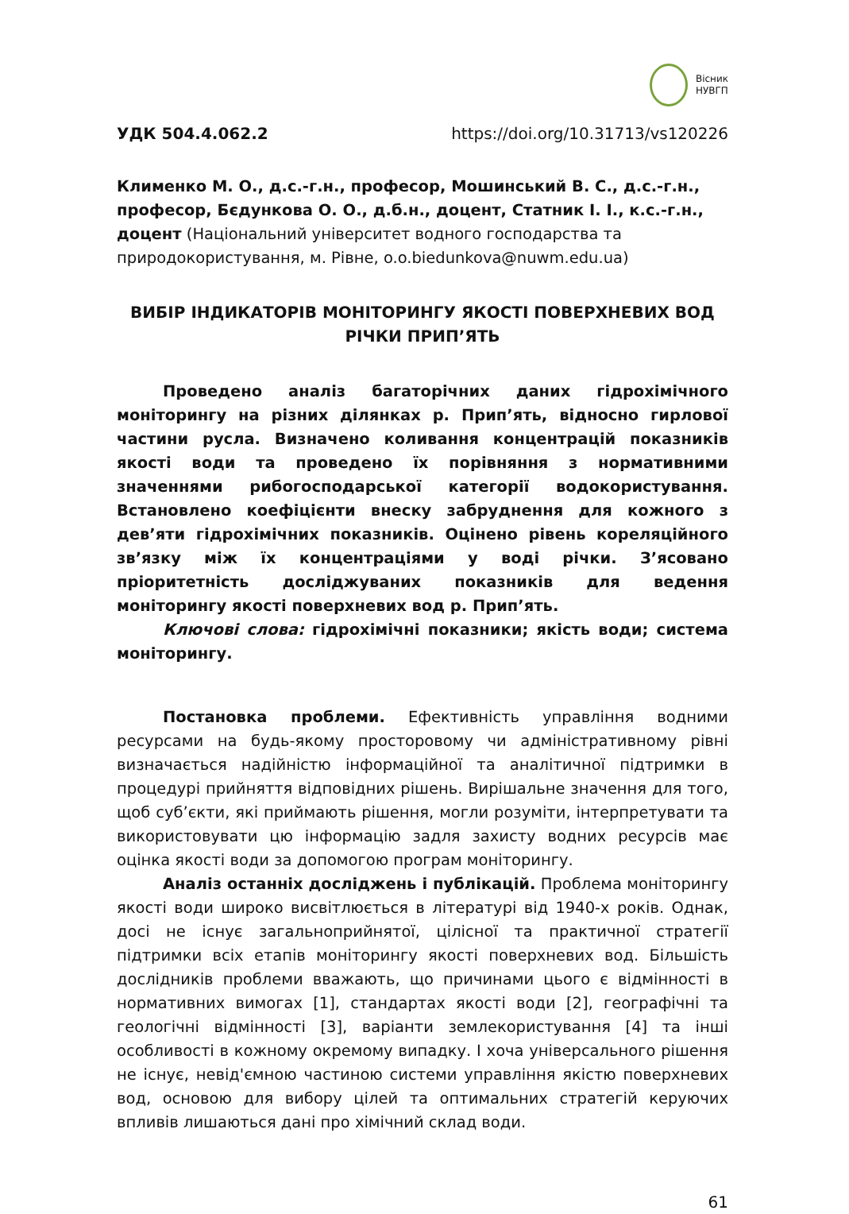Вісник
НУВГП
УДК 504.4.062.2 https://doi.org/10.31713/vs120226
Клименко М. О., д.с.-г.н., професор, Мошинський В. С., д.с.-г.н., професор, Бєдункова О. О., д.б.н., доцент, Статник І. І., к.с.-г.н., доцент (Національний університет водного господарства та природокористування, м. Рівне, o.o.biedunkova@nuwm.edu.ua)
ВИБІР ІНДИКАТОРІВ МОНІТОРИНГУ ЯКОСТІ ПОВЕРХНЕВИХ ВОД РІЧКИ ПРИП’ЯТЬ
Проведено аналіз багаторічних даних гідрохімічного моніторингу на різних ділянках р. Прип’ять, відносно гирлової частини русла. Визначено коливання концентрацій показників якості води та проведено їх порівняння з нормативними значеннями рибогосподарської категорії водокористування. Встановлено коефіцієнти внеску забруднення для кожного з дев’яти гідрохімічних показників. Оцінено рівень кореляційного зв’язку між їх концентраціями у воді річки. З’ясовано пріоритетність досліджуваних показників для ведення моніторингу якості поверхневих вод р. Прип’ять.
Ключові слова: гідрохімічні показники; якість води; система моніторингу.
Постановка проблеми. Ефективність управління водними ресурсами на будь-якому просторовому чи адміністративному рівні визначається надійністю інформаційної та аналітичної підтримки в процедурі прийняття відповідних рішень. Вирішальне значення для того, щоб суб’єкти, які приймають рішення, могли розуміти, інтерпретувати та використовувати цю інформацію задля захисту водних ресурсів має оцінка якості води за допомогою програм моніторингу.
Аналіз останніх досліджень і публікацій. Проблема моніторингу якості води широко висвітлюється в літературі від 1940-х років. Однак, досі не існує загальноприйнятої, цілісної та практичної стратегії підтримки всіх етапів моніторингу якості поверхневих вод. Більшість дослідників проблеми вважають, що причинами цього є відмінності в нормативних вимогах [1], стандартах якості води [2], географічні та геологічні відмінності [3], варіанти землекористування [4] та інші особливості в кожному окремому випадку. І хоча універсального рішення не існує, невід'ємною частиною системи управління якістю поверхневих вод, основою для вибору цілей та оптимальних стратегій керуючих впливів лишаються дані про хімічний склад води.
61